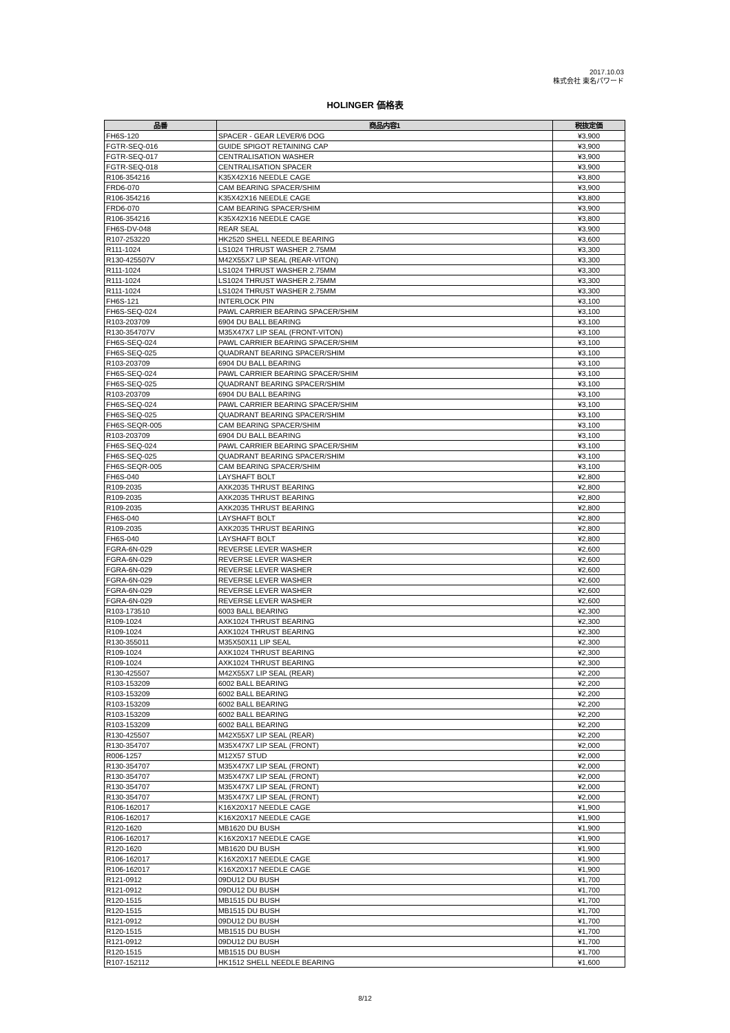2017.10.03
株式会社 東名パワード
HOLINGER 価格表
| 品番 | 商品内容1 | 税抜定価 |
| --- | --- | --- |
| FH6S-120 | SPACER - GEAR LEVER/6 DOG | ¥3,900 |
| FGTR-SEQ-016 | GUIDE SPIGOT RETAINING CAP | ¥3,900 |
| FGTR-SEQ-017 | CENTRALISATION WASHER | ¥3,900 |
| FGTR-SEQ-018 | CENTRALISATION SPACER | ¥3,900 |
| R106-354216 | K35X42X16 NEEDLE CAGE | ¥3,800 |
| FRD6-070 | CAM BEARING SPACER/SHIM | ¥3,900 |
| R106-354216 | K35X42X16 NEEDLE CAGE | ¥3,800 |
| FRD6-070 | CAM BEARING SPACER/SHIM | ¥3,900 |
| R106-354216 | K35X42X16 NEEDLE CAGE | ¥3,800 |
| FH6S-DV-048 | REAR SEAL | ¥3,900 |
| R107-253220 | HK2520 SHELL NEEDLE BEARING | ¥3,600 |
| R111-1024 | LS1024 THRUST WASHER 2.75MM | ¥3,300 |
| R130-425507V | M42X55X7 LIP SEAL (REAR-VITON) | ¥3,300 |
| R111-1024 | LS1024 THRUST WASHER 2.75MM | ¥3,300 |
| R111-1024 | LS1024 THRUST WASHER 2.75MM | ¥3,300 |
| R111-1024 | LS1024 THRUST WASHER 2.75MM | ¥3,300 |
| FH6S-121 | INTERLOCK PIN | ¥3,100 |
| FH6S-SEQ-024 | PAWL CARRIER BEARING SPACER/SHIM | ¥3,100 |
| R103-203709 | 6904 DU BALL BEARING | ¥3,100 |
| R130-354707V | M35X47X7 LIP SEAL (FRONT-VITON) | ¥3,100 |
| FH6S-SEQ-024 | PAWL CARRIER BEARING SPACER/SHIM | ¥3,100 |
| FH6S-SEQ-025 | QUADRANT BEARING SPACER/SHIM | ¥3,100 |
| R103-203709 | 6904 DU BALL BEARING | ¥3,100 |
| FH6S-SEQ-024 | PAWL CARRIER BEARING SPACER/SHIM | ¥3,100 |
| FH6S-SEQ-025 | QUADRANT BEARING SPACER/SHIM | ¥3,100 |
| R103-203709 | 6904 DU BALL BEARING | ¥3,100 |
| FH6S-SEQ-024 | PAWL CARRIER BEARING SPACER/SHIM | ¥3,100 |
| FH6S-SEQ-025 | QUADRANT BEARING SPACER/SHIM | ¥3,100 |
| FH6S-SEQR-005 | CAM BEARING SPACER/SHIM | ¥3,100 |
| R103-203709 | 6904 DU BALL BEARING | ¥3,100 |
| FH6S-SEQ-024 | PAWL CARRIER BEARING SPACER/SHIM | ¥3,100 |
| FH6S-SEQ-025 | QUADRANT BEARING SPACER/SHIM | ¥3,100 |
| FH6S-SEQR-005 | CAM BEARING SPACER/SHIM | ¥3,100 |
| FH6S-040 | LAYSHAFT BOLT | ¥2,800 |
| R109-2035 | AXK2035 THRUST BEARING | ¥2,800 |
| R109-2035 | AXK2035 THRUST BEARING | ¥2,800 |
| R109-2035 | AXK2035 THRUST BEARING | ¥2,800 |
| FH6S-040 | LAYSHAFT BOLT | ¥2,800 |
| R109-2035 | AXK2035 THRUST BEARING | ¥2,800 |
| FH6S-040 | LAYSHAFT BOLT | ¥2,800 |
| FGRA-6N-029 | REVERSE LEVER WASHER | ¥2,600 |
| FGRA-6N-029 | REVERSE LEVER WASHER | ¥2,600 |
| FGRA-6N-029 | REVERSE LEVER WASHER | ¥2,600 |
| FGRA-6N-029 | REVERSE LEVER WASHER | ¥2,600 |
| FGRA-6N-029 | REVERSE LEVER WASHER | ¥2,600 |
| FGRA-6N-029 | REVERSE LEVER WASHER | ¥2,600 |
| R103-173510 | 6003 BALL BEARING | ¥2,300 |
| R109-1024 | AXK1024 THRUST BEARING | ¥2,300 |
| R109-1024 | AXK1024 THRUST BEARING | ¥2,300 |
| R130-355011 | M35X50X11 LIP SEAL | ¥2,300 |
| R109-1024 | AXK1024 THRUST BEARING | ¥2,300 |
| R109-1024 | AXK1024 THRUST BEARING | ¥2,300 |
| R130-425507 | M42X55X7 LIP SEAL (REAR) | ¥2,200 |
| R103-153209 | 6002 BALL BEARING | ¥2,200 |
| R103-153209 | 6002 BALL BEARING | ¥2,200 |
| R103-153209 | 6002 BALL BEARING | ¥2,200 |
| R103-153209 | 6002 BALL BEARING | ¥2,200 |
| R103-153209 | 6002 BALL BEARING | ¥2,200 |
| R130-425507 | M42X55X7 LIP SEAL (REAR) | ¥2,200 |
| R130-354707 | M35X47X7 LIP SEAL (FRONT) | ¥2,000 |
| R006-1257 | M12X57 STUD | ¥2,000 |
| R130-354707 | M35X47X7 LIP SEAL (FRONT) | ¥2,000 |
| R130-354707 | M35X47X7 LIP SEAL (FRONT) | ¥2,000 |
| R130-354707 | M35X47X7 LIP SEAL (FRONT) | ¥2,000 |
| R130-354707 | M35X47X7 LIP SEAL (FRONT) | ¥2,000 |
| R106-162017 | K16X20X17 NEEDLE CAGE | ¥1,900 |
| R106-162017 | K16X20X17 NEEDLE CAGE | ¥1,900 |
| R120-1620 | MB1620 DU BUSH | ¥1,900 |
| R106-162017 | K16X20X17 NEEDLE CAGE | ¥1,900 |
| R120-1620 | MB1620 DU BUSH | ¥1,900 |
| R106-162017 | K16X20X17 NEEDLE CAGE | ¥1,900 |
| R106-162017 | K16X20X17 NEEDLE CAGE | ¥1,900 |
| R121-0912 | 09DU12 DU BUSH | ¥1,700 |
| R121-0912 | 09DU12 DU BUSH | ¥1,700 |
| R120-1515 | MB1515 DU BUSH | ¥1,700 |
| R120-1515 | MB1515 DU BUSH | ¥1,700 |
| R121-0912 | 09DU12 DU BUSH | ¥1,700 |
| R120-1515 | MB1515 DU BUSH | ¥1,700 |
| R121-0912 | 09DU12 DU BUSH | ¥1,700 |
| R120-1515 | MB1515 DU BUSH | ¥1,700 |
| R107-152112 | HK1512 SHELL NEEDLE BEARING | ¥1,600 |
8/12